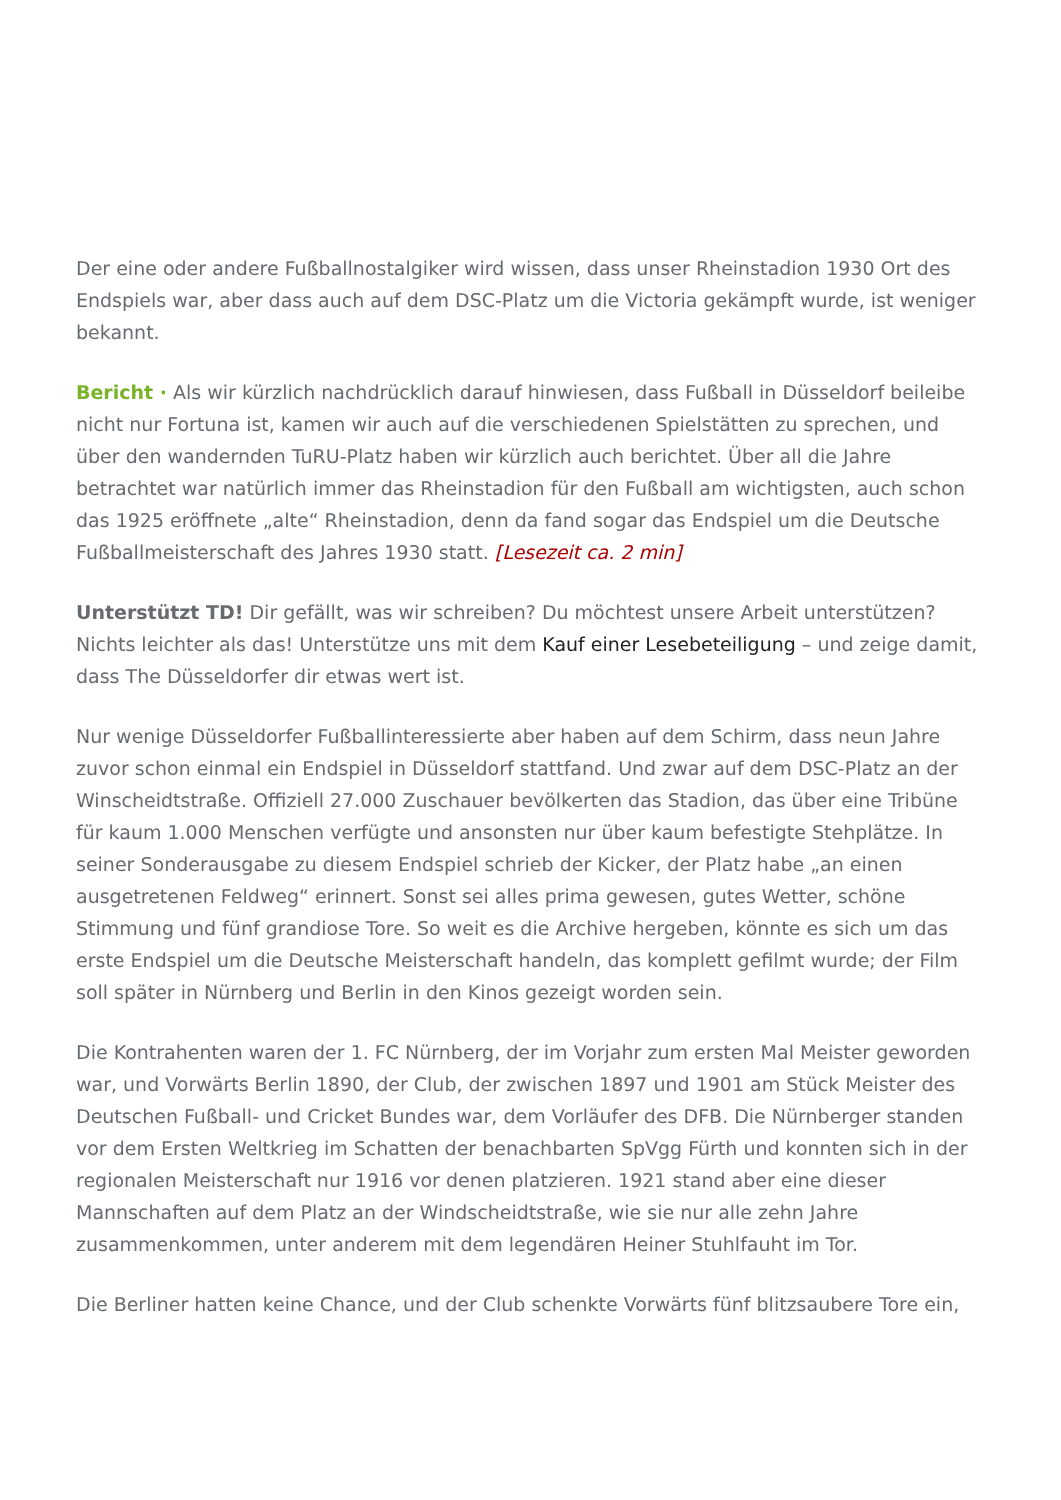Der eine oder andere Fußballnostalgiker wird wissen, dass unser Rheinstadion 1930 Ort des Endspiels war, aber dass auch auf dem DSC-Platz um die Victoria gekämpft wurde, ist weniger bekannt.
Bericht · Als wir kürzlich nachdrücklich darauf hinwiesen, dass Fußball in Düsseldorf beileibe nicht nur Fortuna ist, kamen wir auch auf die verschiedenen Spielstätten zu sprechen, und über den wandernden TuRU-Platz haben wir kürzlich auch berichtet. Über all die Jahre betrachtet war natürlich immer das Rheinstadion für den Fußball am wichtigsten, auch schon das 1925 eröffnete „alte“ Rheinstadion, denn da fand sogar das Endspiel um die Deutsche Fußballmeisterschaft des Jahres 1930 statt. [Lesezeit ca. 2 min]
Unterstützt TD! Dir gefällt, was wir schreiben? Du möchtest unsere Arbeit unterstützen? Nichts leichter als das! Unterstütze uns mit dem Kauf einer Lesebeteiligung – und zeige damit, dass The Düsseldorfer dir etwas wert ist.
Nur wenige Düsseldorfer Fußballinteressierte aber haben auf dem Schirm, dass neun Jahre zuvor schon einmal ein Endspiel in Düsseldorf stattfand. Und zwar auf dem DSC-Platz an der Winscheidtstraße. Offiziell 27.000 Zuschauer bevölkerten das Stadion, das über eine Tribüne für kaum 1.000 Menschen verfügte und ansonsten nur über kaum befestigte Stehplätze. In seiner Sonderausgabe zu diesem Endspiel schrieb der Kicker, der Platz habe „an einen ausgetretenen Feldweg“ erinnert. Sonst sei alles prima gewesen, gutes Wetter, schöne Stimmung und fünf grandiose Tore. So weit es die Archive hergeben, könnte es sich um das erste Endspiel um die Deutsche Meisterschaft handeln, das komplett gefilmt wurde; der Film soll später in Nürnberg und Berlin in den Kinos gezeigt worden sein.
Die Kontrahenten waren der 1. FC Nürnberg, der im Vorjahr zum ersten Mal Meister geworden war, und Vorwärts Berlin 1890, der Club, der zwischen 1897 und 1901 am Stück Meister des Deutschen Fußball- und Cricket Bundes war, dem Vorläufer des DFB. Die Nürnberger standen vor dem Ersten Weltkrieg im Schatten der benachbarten SpVgg Fürth und konnten sich in der regionalen Meisterschaft nur 1916 vor denen platzieren. 1921 stand aber eine dieser Mannschaften auf dem Platz an der Windscheidtstraße, wie sie nur alle zehn Jahre zusammenkommen, unter anderem mit dem legendären Heiner Stuhlfauht im Tor.
Die Berliner hatten keine Chance, und der Club schenkte Vorwärts fünf blitzsaubere Tore ein,